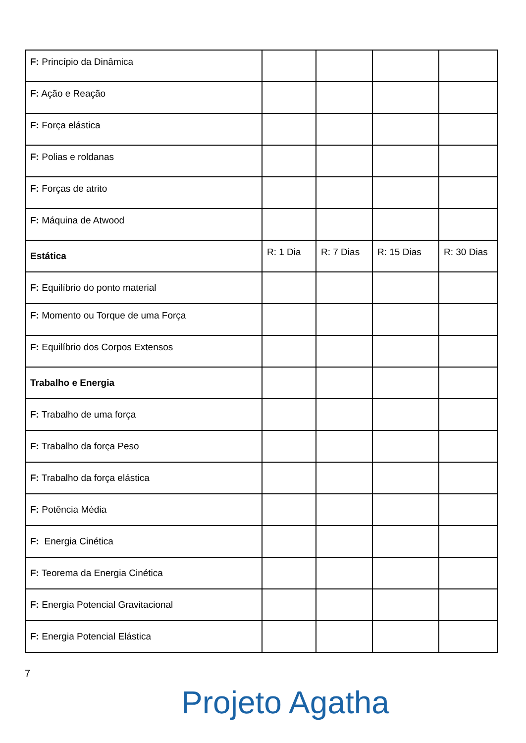| F: Princípio da Dinâmica | | | | |
| F: Ação e Reação | | | | |
| F: Força elástica | | | | |
| F: Polias e roldanas | | | | |
| F: Forças de atrito | | | | |
| F: Máquina de Atwood | | | | |
| Estática | R: 1 Dia | R: 7 Dias | R: 15 Dias | R: 30 Dias |
| F: Equilíbrio do ponto material | | | | |
| F: Momento ou Torque de uma Força | | | | |
| F: Equilíbrio dos Corpos Extensos | | | | |
| Trabalho e Energia | | | | |
| F: Trabalho de uma força | | | | |
| F: Trabalho da força Peso | | | | |
| F: Trabalho da força elástica | | | | |
| F: Potência Média | | | | |
| F: Energia Cinética | | | | |
| F: Teorema da Energia Cinética | | | | |
| F: Energia Potencial Gravitacional | | | | |
| F: Energia Potencial Elástica | | | | |
7
Projeto Agatha